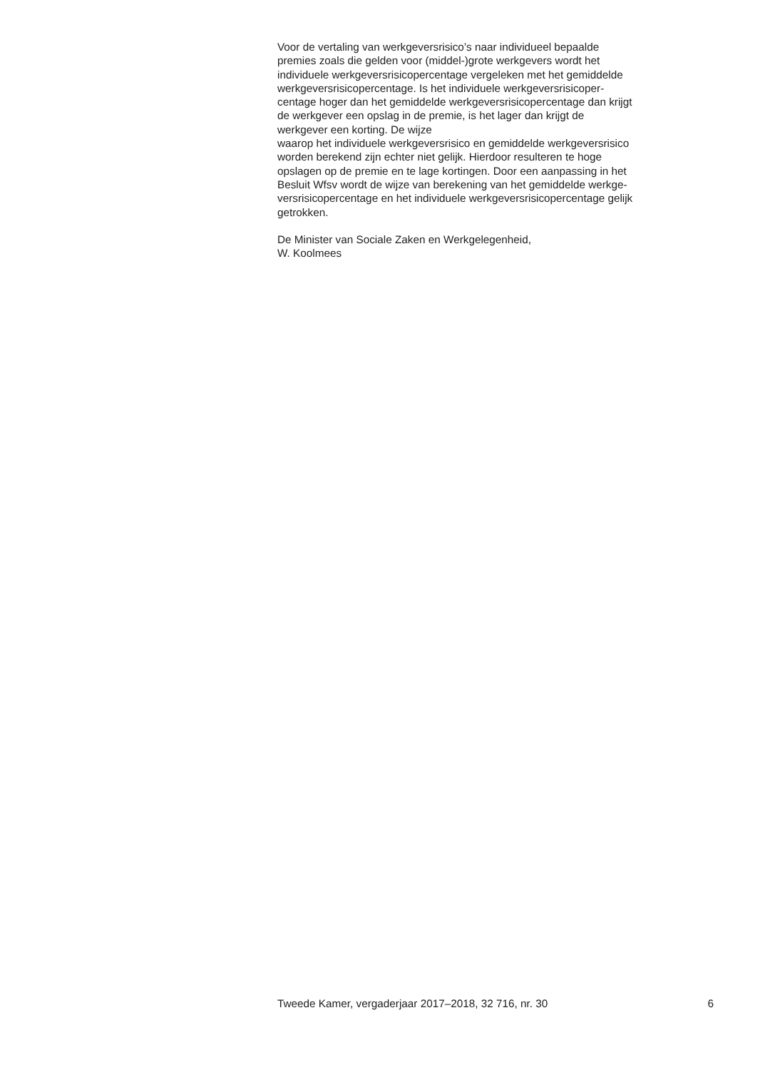Voor de vertaling van werkgeversrisico’s naar individueel bepaalde
premies zoals die gelden voor (middel-)grote werkgevers wordt het
individuele werkgeversrisicopercentage vergeleken met het gemiddelde
werkgeversrisicopercentage. Is het individuele werkgeversrisicoper-
centage hoger dan het gemiddelde werkgeversrisicopercentage dan krijgt
de werkgever een opslag in de premie, is het lager dan krijgt de
werkgever een korting. De wijze
waarop het individuele werkgeversrisico en gemiddelde werkgeversrisico
worden berekend zijn echter niet gelijk. Hierdoor resulteren te hoge
opslagen op de premie en te lage kortingen. Door een aanpassing in het
Besluit Wfsv wordt de wijze van berekening van het gemiddelde werkge-
versrisicopercentage en het individuele werkgeversrisicopercentage gelijk
getrokken.
De Minister van Sociale Zaken en Werkgelegenheid,
W. Koolmees
Tweede Kamer, vergaderjaar 2017–2018, 32 716, nr. 30 6